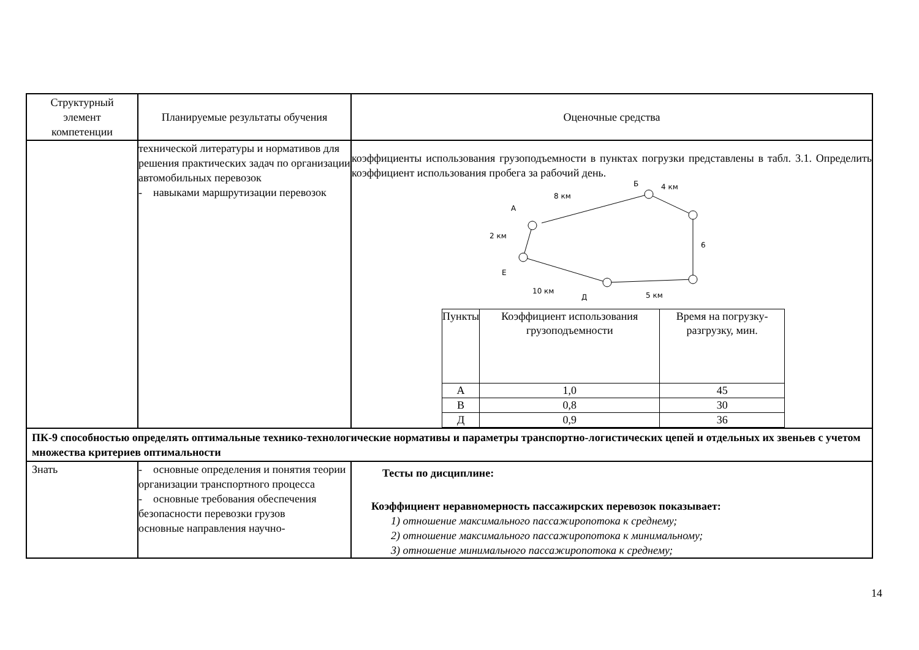| Структурный элемент компетенции | Планируемые результаты обучения | Оценочные средства |
| | технической литературы и нормативов для решения практических задач по организации автомобильных перевозок - навыками маршрутизации перевозок | коэффициенты использования грузоподъемности в пунктах погрузки представлены в табл. 3.1. Определить коэффициент использования пробега за рабочий день. А Б 8 км 4 км 2 км 6 Е 10 км Д 5 км / Пункты / Коэффициент использования грузоподъемности / Время на погрузку-разгрузку, мин. / / А / 1,0 / 45 / / В / 0,8 / 30 / / Д / 0,9 / 36 / |
| ПК-9 способностью определять оптимальные технико-технологические нормативы и параметры транспортно-логистических цепей и отдельных их звеньев с учетом множества критериев оптимальности | | |
| Знать | - основные определения и понятия теории организации транспортного процесса - основные требования обеспечения безопасности перевозки грузов основные направления научно- | Тесты по дисциплине: Коэффициент неравномерность пассажирских перевозок показывает: 1) отношение максимального пассажиропотока к среднему; 2) отношение максимального пассажиропотока к минимальному; 3) отношение минимального пассажиропотока к среднему; |
14